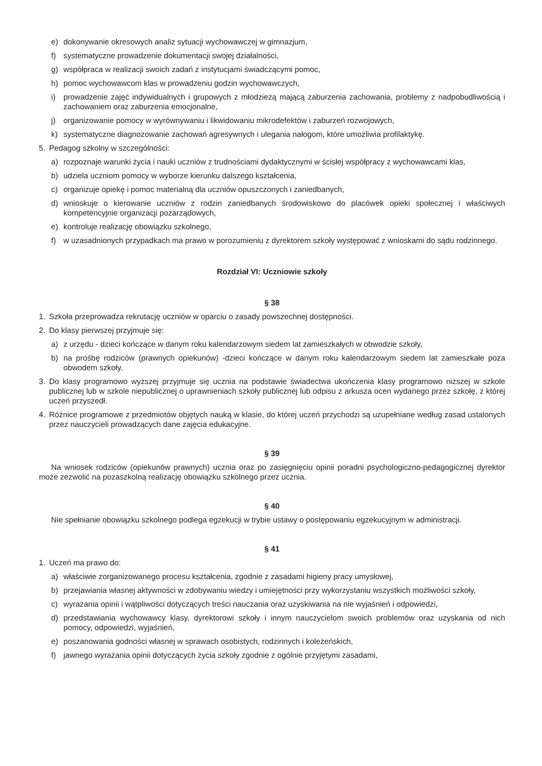e) dokonywanie okresowych analiz sytuacji wychowawczej w gimnazjum,
f) systematyczne prowadzenie dokumentacji swojej działalności,
g) współpraca w realizacji swoich zadań z instytucjami świadczącymi pomoc,
h) pomoc wychowawcom klas w prowadzeniu godzin wychowawczych,
i) prowadzenie zajęć indywidualnych i grupowych z młodzieżą mającą zaburzenia zachowania, problemy z nadpobudliwością i zachowaniem oraz zaburzenia emocjonalne,
j) organizowanie pomocy w wyrównywaniu i likwidowaniu mikrodefektów i zaburzeń rozwojowych,
k) systematyczne diagnozowanie zachowań agresywnych i ulegania nałogom, które umożliwia profilaktykę.
5. Pedagog szkolny w szczególności:
a) rozpoznaje warunki życia i nauki uczniów z trudnościami dydaktycznymi w ścisłej współpracy z wychowawcami klas,
b) udziela uczniom pomocy w wyborze kierunku dalszego kształcenia,
c) organizuje opiekę i pomoc materialną dla uczniów opuszczonych i zaniedbanych,
d) wnioskuje o kierowanie uczniów z rodzin zaniedbanych środowiskowo do placówek opieki społecznej i właściwych kompetencyjnie organizacji pozarządowych,
e) kontroluje realizację obowiązku szkolnego,
f) w uzasadnionych przypadkach ma prawo w porozumieniu z dyrektorem szkoły występować z wnioskami do sądu rodzinnego.
Rozdział VI: Uczniowie szkoły
§ 38
1. Szkoła przeprowadza rekrutację uczniów w oparciu o zasady powszechnej dostępności.
2. Do klasy pierwszej przyjmuje się:
a) z urzędu - dzieci kończące w danym roku kalendarzowym siedem lat zamieszkałych w obwodzie szkoły,
b) na prośbę rodziców (prawnych opiekunów) -dzieci kończące w danym roku kalendarzowym siedem lat zamieszkałe poza obwodem szkoły.
3. Do klasy programowo wyższej przyjmuje się ucznia na podstawie świadectwa ukończenia klasy programowo niższej w szkole publicznej lub w szkole niepublicznej o uprawnieniach szkoły publicznej lub odpisu z arkusza ocen wydanego przez szkołę, z której uczeń przyszedł.
4. Różnice programowe z przedmiotów objętych nauką w klasie, do której uczeń przychodzi są uzupełniane według zasad ustalonych przez nauczycieli prowadzących dane zajęcia edukacyjne.
§ 39
Na wniosek rodziców (opiekunów prawnych) ucznia oraz po zasięgnięciu opinii poradni psychologiczno-pedagogicznej dyrektor może zezwolić na pozaszkolną realizację obowiązku szkolnego przez ucznia.
§ 40
Nie spełnianie obowiązku szkolnego podlega egzekucji w trybie ustawy o postępowaniu egzekucyjnym w administracji.
§ 41
1. Uczeń ma prawo do:
a) właściwie zorganizowanego procesu kształcenia, zgodnie z zasadami higieny pracy umysłowej,
b) przejawiania własnej aktywności w zdobywaniu wiedzy i umiejętności przy wykorzystaniu wszystkich możliwości szkoły,
c) wyrażania opinii i wątpliwości dotyczących treści nauczania oraz uzyskiwania na nie wyjaśnień i odpowiedzi,
d) przedstawiania wychowawcy klasy, dyrektorowi szkoły i innym nauczycielom swoich problemów oraz uzyskania od nich pomocy, odpowiedzi, wyjaśnień,
e) poszanowania godności własnej w sprawach osobistych, rodzinnych i koleżeńskich,
f) jawnego wyrażania opinii dotyczących życia szkoły zgodnie z ogólnie przyjętymi zasadami,